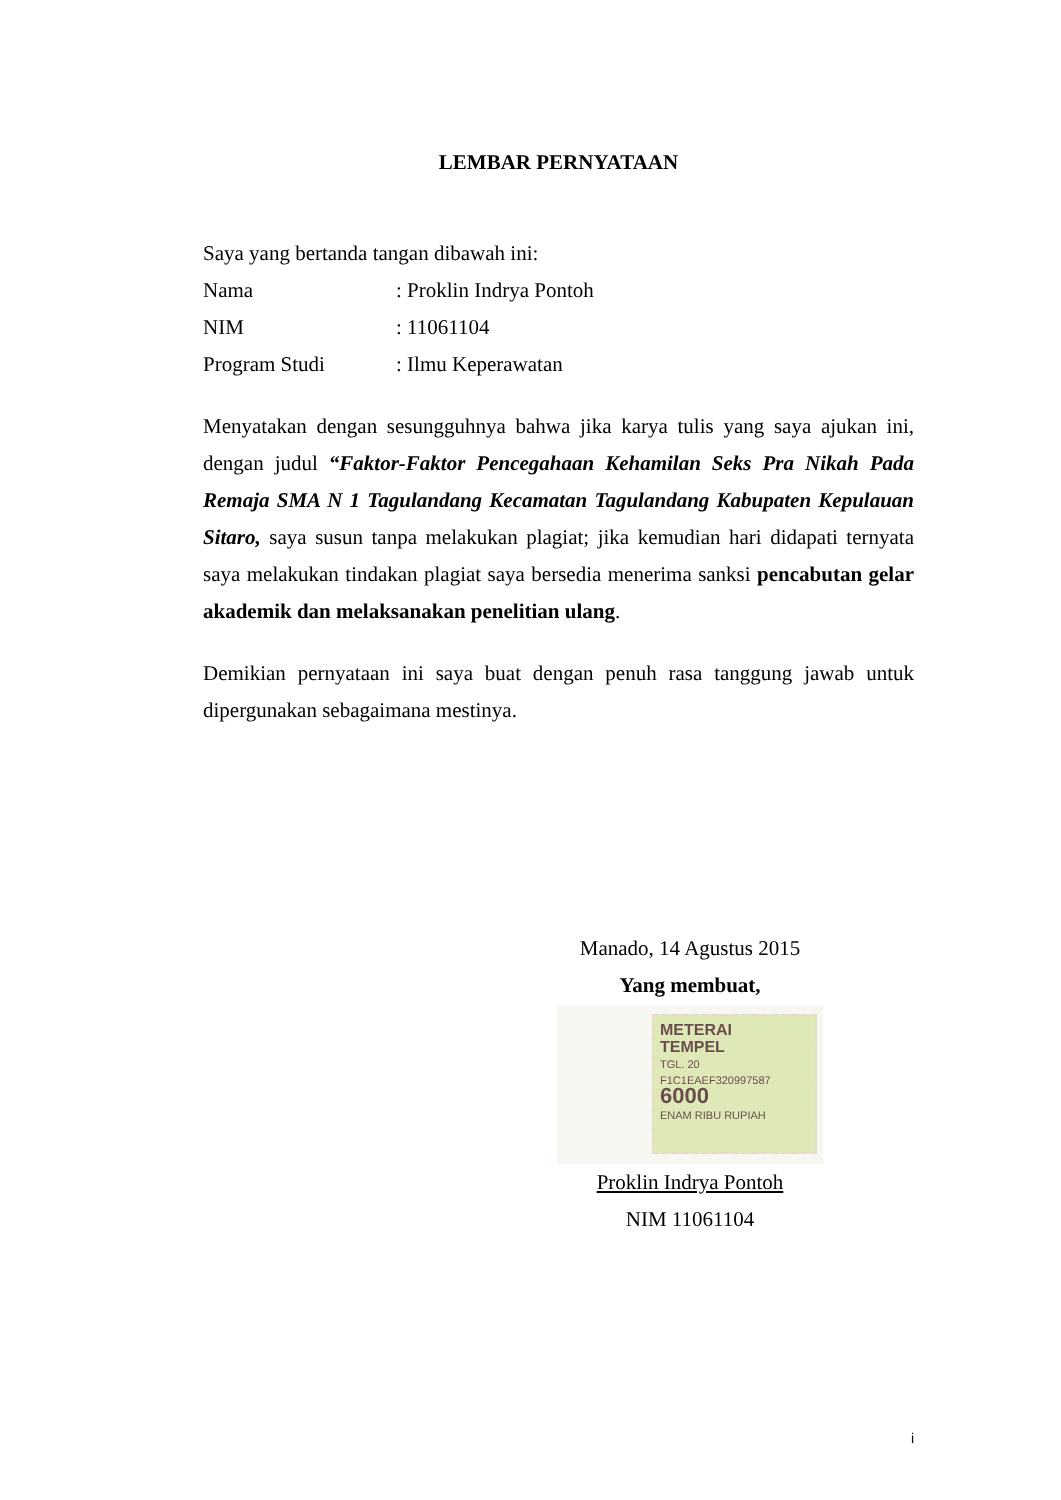LEMBAR PERNYATAAN
Saya yang bertanda tangan dibawah ini:
Nama: Proklin Indrya Pontoh
NIM: 11061104
Program Studi: Ilmu Keperawatan
Menyatakan dengan sesungguhnya bahwa jika karya tulis yang saya ajukan ini, dengan judul “Faktor-Faktor Pencegahaan Kehamilan Seks Pra Nikah Pada Remaja SMA N 1 Tagulandang Kecamatan Tagulandang Kabupaten Kepulauan Sitaro, saya susun tanpa melakukan plagiat; jika kemudian hari didapati ternyata saya melakukan tindakan plagiat saya bersedia menerima sanksi pencabutan gelar akademik dan melaksanakan penelitian ulang.
Demikian pernyataan ini saya buat dengan penuh rasa tanggung jawab untuk dipergunakan sebagaimana mestinya.
Manado, 14 Agustus 2015
Yang membuat,
METERAI
TEMPEL
TGL. 20
F1C1EAEF320997587
6000
ENAM RIBU RUPIAH
Proklin Indrya Pontoh
NIM 11061104
i